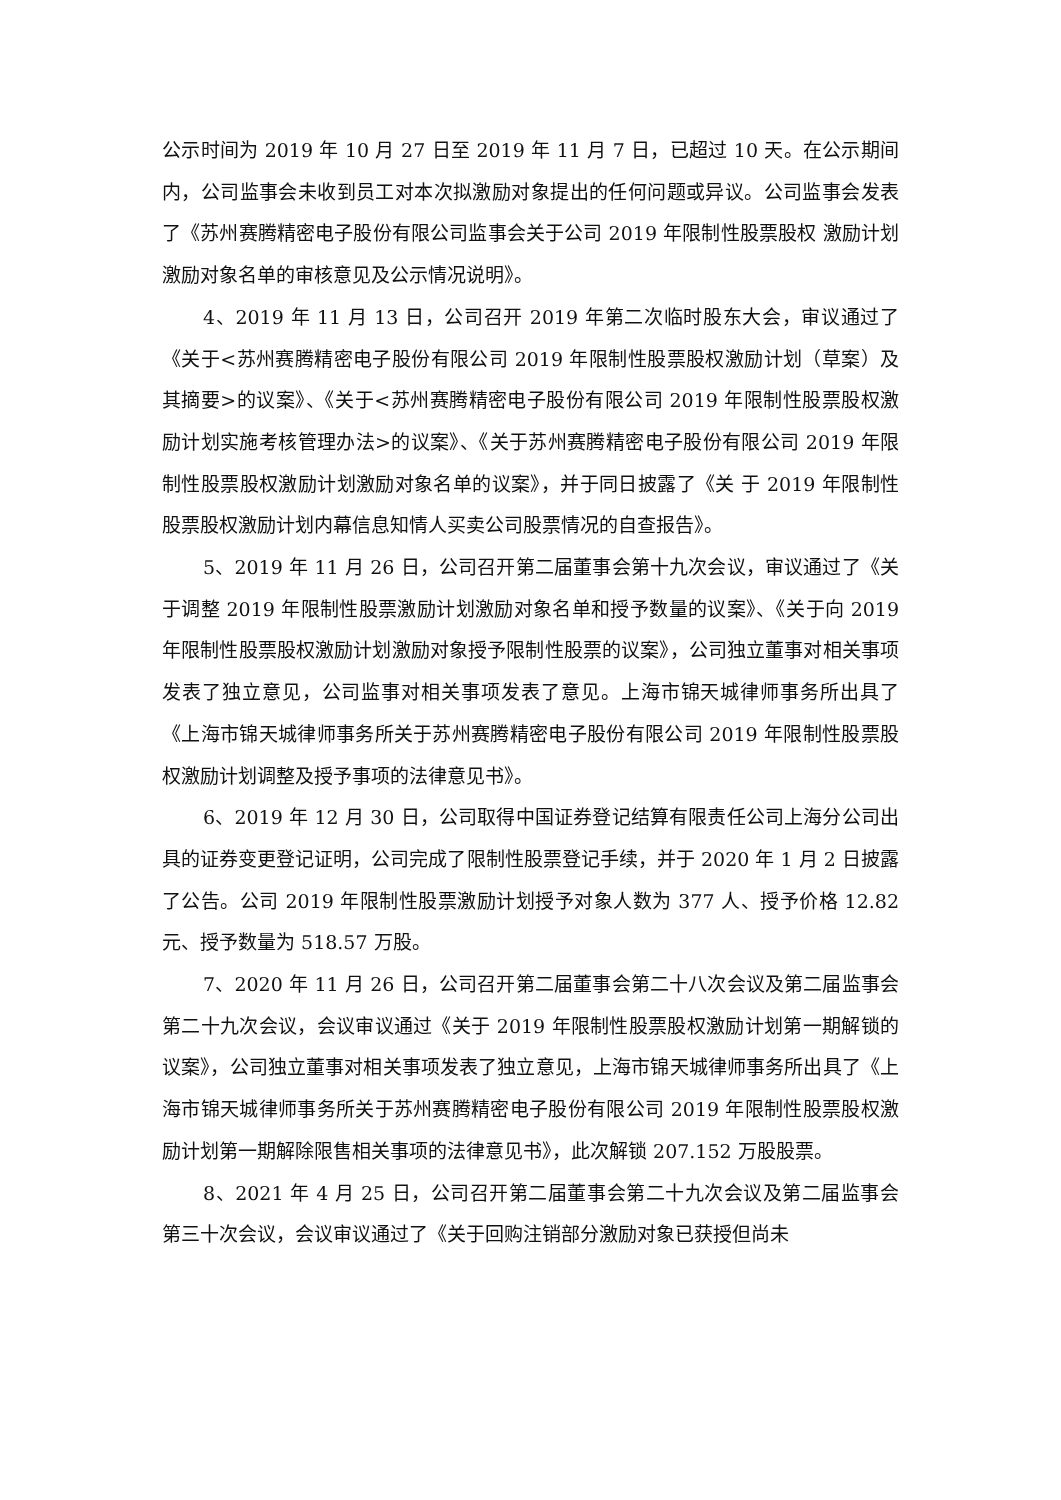公示时间为 2019 年 10 月 27 日至 2019 年 11 月 7 日，已超过 10 天。在公示期间内，公司监事会未收到员工对本次拟激励对象提出的任何问题或异议。公司监事会发表了《苏州赛腾精密电子股份有限公司监事会关于公司 2019 年限制性股票股权 激励计划激励对象名单的审核意见及公示情况说明》。
4、2019 年 11 月 13 日，公司召开 2019 年第二次临时股东大会，审议通过了《关于<苏州赛腾精密电子股份有限公司 2019 年限制性股票股权激励计划（草案）及其摘要>的议案》、《关于<苏州赛腾精密电子股份有限公司 2019 年限制性股票股权激励计划实施考核管理办法>的议案》、《关于苏州赛腾精密电子股份有限公司 2019 年限制性股票股权激励计划激励对象名单的议案》，并于同日披露了《关 于 2019 年限制性股票股权激励计划内幕信息知情人买卖公司股票情况的自查报告》。
5、2019 年 11 月 26 日，公司召开第二届董事会第十九次会议，审议通过了《关于调整 2019 年限制性股票激励计划激励对象名单和授予数量的议案》、《关于向 2019 年限制性股票股权激励计划激励对象授予限制性股票的议案》，公司独立董事对相关事项发表了独立意见，公司监事对相关事项发表了意见。上海市锦天城律师事务所出具了《上海市锦天城律师事务所关于苏州赛腾精密电子股份有限公司 2019 年限制性股票股权激励计划调整及授予事项的法律意见书》。
6、2019 年 12 月 30 日，公司取得中国证券登记结算有限责任公司上海分公司出具的证券变更登记证明，公司完成了限制性股票登记手续，并于 2020 年 1 月 2 日披露了公告。公司 2019 年限制性股票激励计划授予对象人数为 377 人、授予价格 12.82 元、授予数量为 518.57 万股。
7、2020 年 11 月 26 日，公司召开第二届董事会第二十八次会议及第二届监事会第二十九次会议，会议审议通过《关于 2019 年限制性股票股权激励计划第一期解锁的议案》，公司独立董事对相关事项发表了独立意见，上海市锦天城律师事务所出具了《上海市锦天城律师事务所关于苏州赛腾精密电子股份有限公司 2019 年限制性股票股权激励计划第一期解除限售相关事项的法律意见书》，此次解锁 207.152 万股股票。
8、2021 年 4 月 25 日，公司召开第二届董事会第二十九次会议及第二届监事会第三十次会议，会议审议通过了《关于回购注销部分激励对象已获授但尚未